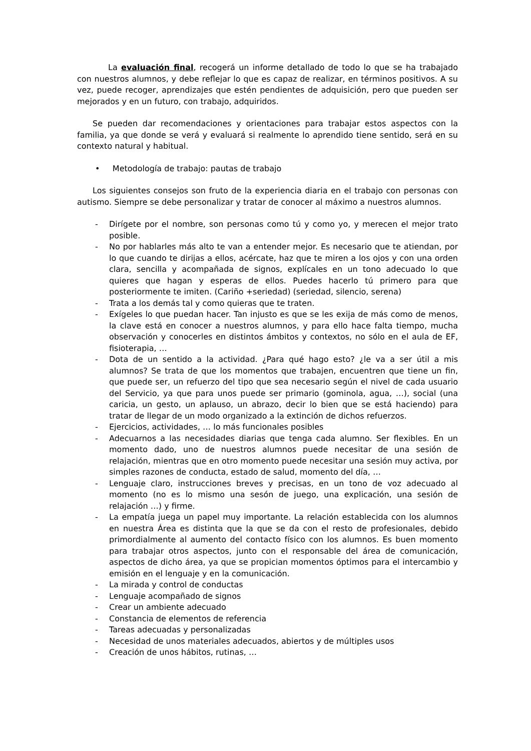La evaluación final, recogerá un informe detallado de todo lo que se ha trabajado con nuestros alumnos, y debe reflejar lo que es capaz de realizar, en términos positivos. A su vez, puede recoger, aprendizajes que estén pendientes de adquisición, pero que pueden ser mejorados y en un futuro, con trabajo, adquiridos.
Se pueden dar recomendaciones y orientaciones para trabajar estos aspectos con la familia, ya que donde se verá y evaluará si realmente lo aprendido tiene sentido, será en su contexto natural y habitual.
• Metodología de trabajo: pautas de trabajo
Los siguientes consejos son fruto de la experiencia diaria en el trabajo con personas con autismo. Siempre se debe personalizar y tratar de conocer al máximo a nuestros alumnos.
- Dirígete por el nombre, son personas como tú y como yo, y merecen el mejor trato posible.
- No por hablarles más alto te van a entender mejor. Es necesario que te atiendan, por lo que cuando te dirijas a ellos, acércate, haz que te miren a los ojos y con una orden clara, sencilla y acompañada de signos, explícales en un tono adecuado lo que quieres que hagan y esperas de ellos. Puedes hacerlo tú primero para que posteriormente te imiten. (Cariño +seriedad) (seriedad, silencio, serena)
- Trata a los demás tal y como quieras que te traten.
- Exígeles lo que puedan hacer. Tan injusto es que se les exija de más como de menos, la clave está en conocer a nuestros alumnos, y para ello hace falta tiempo, mucha observación y conocerles en distintos ámbitos y contextos, no sólo en el aula de EF, fisioterapia, …
- Dota de un sentido a la actividad. ¿Para qué hago esto? ¿le va a ser útil a mis alumnos? Se trata de que los momentos que trabajen, encuentren que tiene un fin, que puede ser, un refuerzo del tipo que sea necesario según el nivel de cada usuario del Servicio, ya que para unos puede ser primario (gominola, agua, …), social (una caricia, un gesto, un aplauso, un abrazo, decir lo bien que se está haciendo) para tratar de llegar de un modo organizado a la extinción de dichos refuerzos.
- Ejercicios, actividades, … lo más funcionales posibles
- Adecuarnos a las necesidades diarias que tenga cada alumno. Ser flexibles. En un momento dado, uno de nuestros alumnos puede necesitar de una sesión de relajación, mientras que en otro momento puede necesitar una sesión muy activa, por simples razones de conducta, estado de salud, momento del día, …
- Lenguaje claro, instrucciones breves y precisas, en un tono de voz adecuado al momento (no es lo mismo una sesón de juego, una explicación, una sesión de relajación …) y firme.
- La empatía juega un papel muy importante. La relación establecida con los alumnos en nuestra Área es distinta que la que se da con el resto de profesionales, debido primordialmente al aumento del contacto físico con los alumnos. Es buen momento para trabajar otros aspectos, junto con el responsable del área de comunicación, aspectos de dicho área, ya que se propician momentos óptimos para el intercambio y emisión en el lenguaje y en la comunicación.
- La mirada y control de conductas
- Lenguaje acompañado de signos
- Crear un ambiente adecuado
- Constancia de elementos de referencia
- Tareas adecuadas y personalizadas
- Necesidad de unos materiales adecuados, abiertos y de múltiples usos
- Creación de unos hábitos, rutinas, …